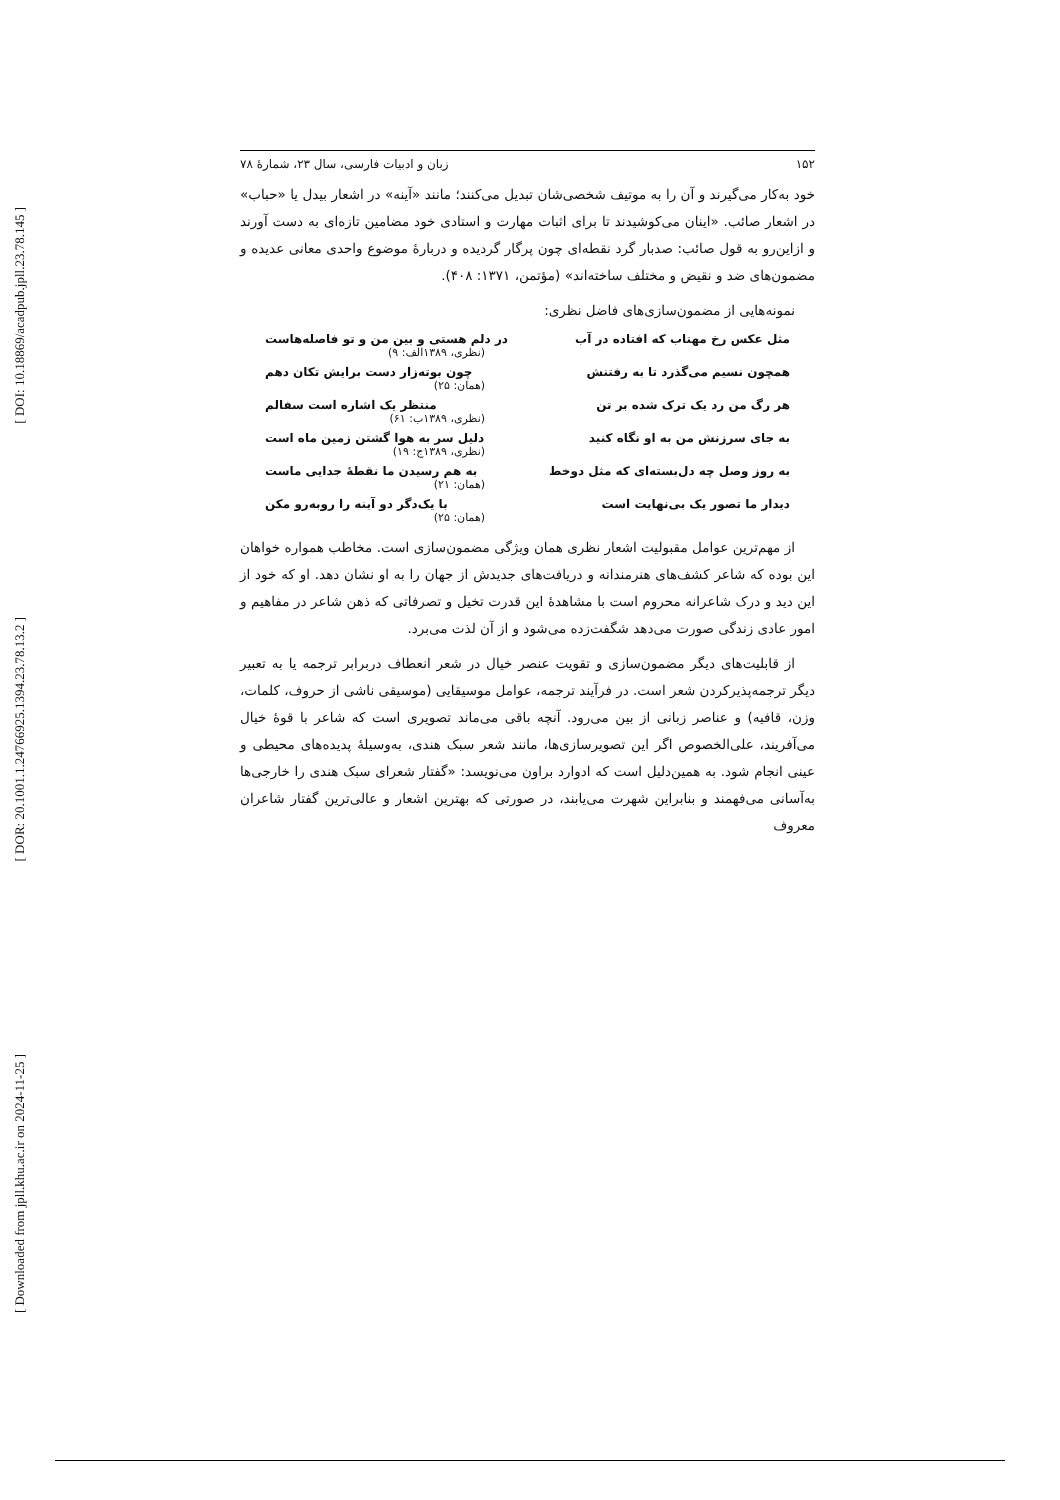[ DOI: 10.18869/acadpub.jpll.23.78.145 ]
[ DOR: 20.1001.1.24766925.1394.23.78.13.2 ]
[ Downloaded from jpll.khu.ac.ir on 2024-11-25 ]
۱۵۲ زبان و ادبیات فارسی، سال ۲۳، شمارۀ ۷۸
خود به‌کار می‌گیرند و آن را به موتیف شخصی‌شان تبدیل می‌کنند؛ مانند «آینه» در اشعار بیدل یا «حباب» در اشعار صائب. «اینان می‌کوشیدند تا برای اثبات مهارت و استادی خود مضامین تازه‌ای به دست آورند و ازاین‌رو به قول صائب: صدبار گرد نقطه‌ای چون پرگار گردیده و دربارۀ موضوع واحدی معانی عدیده و مضمون‌های ضد و نقیض و مختلف ساخته‌اند» (مؤتمن، ۱۳۷۱: ۴۰۸).
نمونه‌هایی از مضمون‌سازی‌های فاضل نظری:
مثل عکس رخ مهتاب که افتاده در آب در دلم هستی و بین من و تو فاصله‌هاست
(نظری، ۱۳۸۹الف: ۹)
همچون نسیم می‌گذرد تا به رفتنش چون بوته‌زار دست برایش تکان دهم
(همان: ۲۵)
هر رگ من رد یک ترک شده بر تن منتظر یک اشاره است سفالم
(نظری، ۱۳۸۹ب: ۶۱)
به جای سرزنش من به او نگاه کنید دلیل سر به هوا گشتن زمین ماه است
(نظری، ۱۳۸۹ج: ۱۹)
به روز وصل چه دل‌بسته‌ای که مثل دوخط به هم رسیدن ما نقطۀ جدایی ماست
(همان: ۲۱)
دیدار ما تصور یک بی‌نهایت است با یک‌دگر دو آینه را روبه‌رو مکن
(همان: ۲۵)
از مهم‌ترین عوامل مقبولیت اشعار نظری همان ویژگی مضمون‌سازی است. مخاطب همواره خواهان این بوده که شاعر کشف‌های هنرمندانه و دریافت‌های جدیدش از جهان را به او نشان دهد. او که خود از این دید و درک شاعرانه محروم است با مشاهدۀ این قدرت تخیل و تصرفاتی که ذهن شاعر در مفاهیم و امور عادی زندگی صورت می‌دهد شگفت‌زده می‌شود و از آن لذت می‌برد.
از قابلیت‌های دیگر مضمون‌سازی و تقویت عنصر خیال در شعر انعطاف دربرابر ترجمه یا به تعبیر دیگر ترجمه‌پذیرکردن شعر است. در فرآیند ترجمه، عوامل موسیقایی (موسیقی ناشی از حروف، کلمات، وزن، قافیه) و عناصر زبانی از بین می‌رود. آنچه باقی می‌ماند تصویری است که شاعر با قوۀ خیال می‌آفریند، علی‌الخصوص اگر این تصویرسازی‌ها، مانند شعر سبک هندی، به‌وسیلۀ پدیده‌های محیطی و عینی انجام شود. به همین‌دلیل است که ادوارد براون می‌نویسد: «گفتار شعرای سبک هندی را خارجی‌ها به‌آسانی می‌فهمند و بنابراین شهرت می‌یابند، در صورتی که بهترین اشعار و عالی‌ترین گفتار شاعران معروف